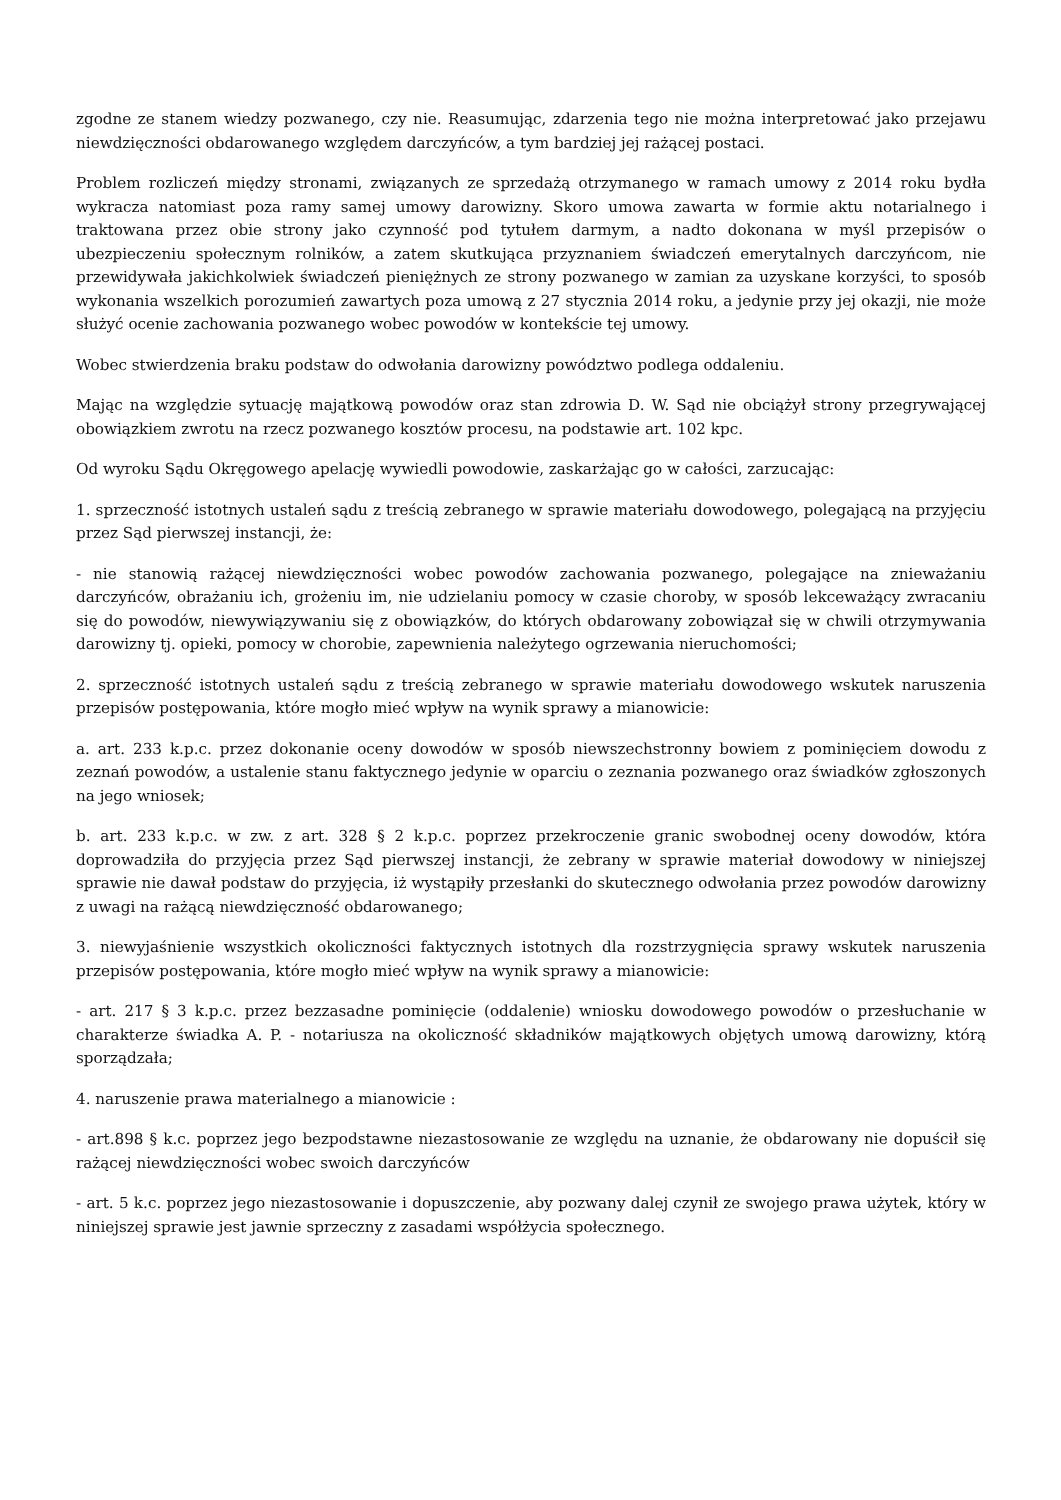zgodne ze stanem wiedzy pozwanego, czy nie. Reasumując, zdarzenia tego nie można interpretować jako przejawu niewdzięczności obdarowanego względem darczyńców, a tym bardziej jej rażącej postaci.
Problem rozliczeń między stronami, związanych ze sprzedażą otrzymanego w ramach umowy z 2014 roku bydła wykracza natomiast poza ramy samej umowy darowizny. Skoro umowa zawarta w formie aktu notarialnego i traktowana przez obie strony jako czynność pod tytułem darmym, a nadto dokonana w myśl przepisów o ubezpieczeniu społecznym rolników, a zatem skutkująca przyznaniem świadczeń emerytalnych darczyńcom, nie przewidywała jakichkolwiek świadczeń pieniężnych ze strony pozwanego w zamian za uzyskane korzyści, to sposób wykonania wszelkich porozumień zawartych poza umową z 27 stycznia 2014 roku, a jedynie przy jej okazji, nie może służyć ocenie zachowania pozwanego wobec powodów w kontekście tej umowy.
Wobec stwierdzenia braku podstaw do odwołania darowizny powództwo podlega oddaleniu.
Mając na względzie sytuację majątkową powodów oraz stan zdrowia D. W. Sąd nie obciążył strony przegrywającej obowiązkiem zwrotu na rzecz pozwanego kosztów procesu, na podstawie art. 102 kpc.
Od wyroku Sądu Okręgowego apelację wywiedli powodowie, zaskarżając go w całości, zarzucając:
1. sprzeczność istotnych ustaleń sądu z treścią zebranego w sprawie materiału dowodowego, polegającą na przyjęciu przez Sąd pierwszej instancji, że:
- nie stanowią rażącej niewdzięczności wobec powodów zachowania pozwanego, polegające na znieważaniu darczyńców, obrażaniu ich, grożeniu im, nie udzielaniu pomocy w czasie choroby, w sposób lekceważący zwracaniu się do powodów, niewywiązywaniu się z obowiązków, do których obdarowany zobowiązał się w chwili otrzymywania darowizny tj. opieki, pomocy w chorobie, zapewnienia należytego ogrzewania nieruchomości;
2. sprzeczność istotnych ustaleń sądu z treścią zebranego w sprawie materiału dowodowego wskutek naruszenia przepisów postępowania, które mogło mieć wpływ na wynik sprawy a mianowicie:
a. art. 233 k.p.c. przez dokonanie oceny dowodów w sposób niewszechstronny bowiem z pominięciem dowodu z zeznań powodów, a ustalenie stanu faktycznego jedynie w oparciu o zeznania pozwanego oraz świadków zgłoszonych na jego wniosek;
b. art. 233 k.p.c. w zw. z art. 328 § 2 k.p.c. poprzez przekroczenie granic swobodnej oceny dowodów, która doprowadziła do przyjęcia przez Sąd pierwszej instancji, że zebrany w sprawie materiał dowodowy w niniejszej sprawie nie dawał podstaw do przyjęcia, iż wystąpiły przesłanki do skutecznego odwołania przez powodów darowizny z uwagi na rażącą niewdzięczność obdarowanego;
3. niewyjaśnienie wszystkich okoliczności faktycznych istotnych dla rozstrzygnięcia sprawy wskutek naruszenia przepisów postępowania, które mogło mieć wpływ na wynik sprawy a mianowicie:
- art. 217 § 3 k.p.c. przez bezzasadne pominięcie (oddalenie) wniosku dowodowego powodów o przesłuchanie w charakterze świadka A. P. - notariusza na okoliczność składników majątkowych objętych umową darowizny, którą sporządzała;
4. naruszenie prawa materialnego a mianowicie :
- art.898 § k.c. poprzez jego bezpodstawne niezastosowanie ze względu na uznanie, że obdarowany nie dopuścił się rażącej niewdzięczności wobec swoich darczyńców
- art. 5 k.c. poprzez jego niezastosowanie i dopuszczenie, aby pozwany dalej czynił ze swojego prawa użytek, który w niniejszej sprawie jest jawnie sprzeczny z zasadami współżycia społecznego.